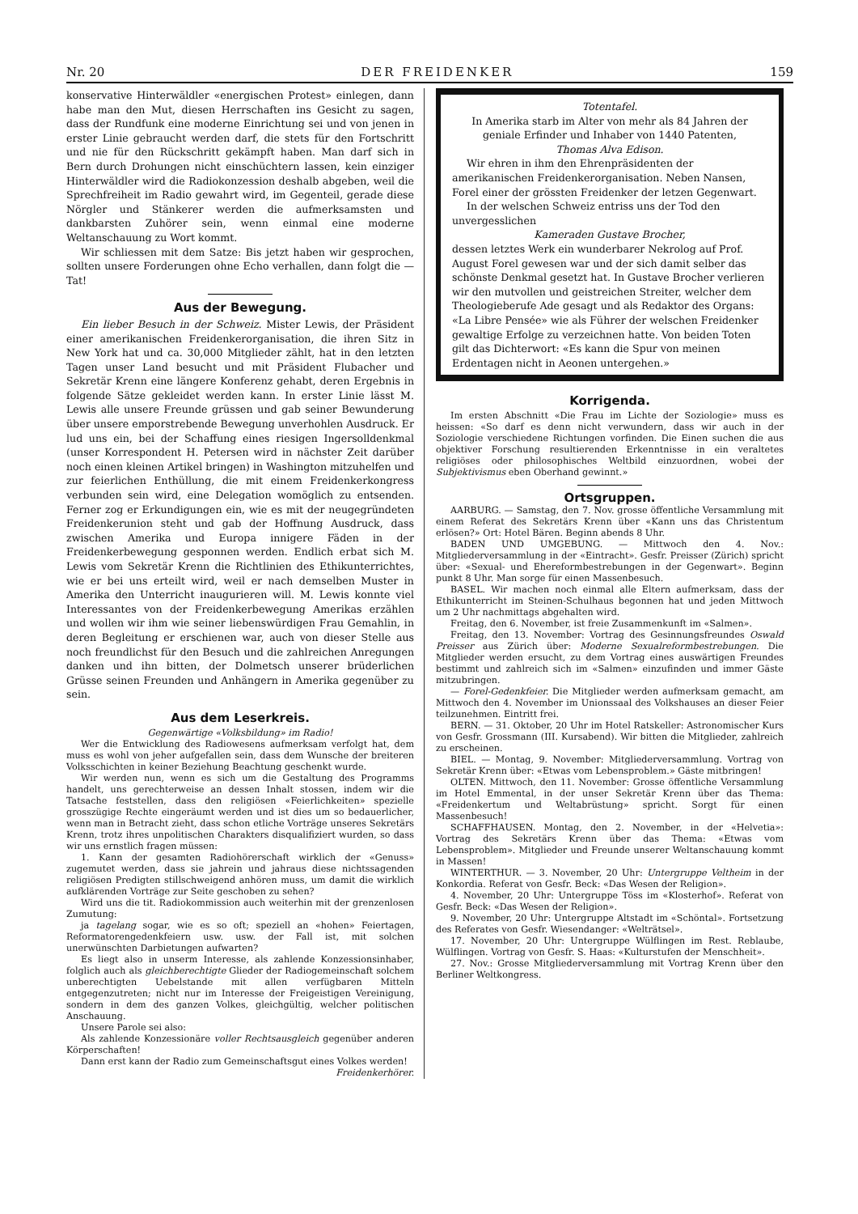Nr. 20 DER FREIDENKER 159
konservative Hinterwäldler «energischen Protest» einlegen, dann habe man den Mut, diesen Herrschaften ins Gesicht zu sagen, dass der Rundfunk eine moderne Einrichtung sei und von jenen in erster Linie gebraucht werden darf, die stets für den Fortschritt und nie für den Rückschritt gekämpft haben. Man darf sich in Bern durch Drohungen nicht einschüchtern lassen, kein einziger Hinterwäldler wird die Radiokonzession deshalb abgeben, weil die Sprechfreiheit im Radio gewahrt wird, im Gegenteil, gerade diese Nörgler und Stänkerer werden die aufmerksamsten und dankbarsten Zuhörer sein, wenn einmal eine moderne Weltanschauung zu Wort kommt.
Wir schliessen mit dem Satze: Bis jetzt haben wir gesprochen, sollten unsere Forderungen ohne Echo verhallen, dann folgt die — Tat!
Aus der Bewegung.
Ein lieber Besuch in der Schweiz. Mister Lewis, der Präsident einer amerikanischen Freidenkerorganisation, die ihren Sitz in New York hat und ca. 30,000 Mitglieder zählt, hat in den letzten Tagen unser Land besucht und mit Präsident Flubacher und Sekretär Krenn eine längere Konferenz gehabt, deren Ergebnis in folgende Sätze gekleidet werden kann. In erster Linie lässt M. Lewis alle unsere Freunde grüssen und gab seiner Bewunderung über unsere emporstrebende Bewegung unverhohlen Ausdruck. Er lud uns ein, bei der Schaffung eines riesigen Ingersolldenkmal (unser Korrespondent H. Petersen wird in nächster Zeit darüber noch einen kleinen Artikel bringen) in Washington mitzuhelfen und zur feierlichen Enthüllung, die mit einem Freidenkerkongress verbunden sein wird, eine Delegation womöglich zu entsenden. Ferner zog er Erkundigungen ein, wie es mit der neugegründeten Freidenkerunion steht und gab der Hoffnung Ausdruck, dass zwischen Amerika und Europa innigere Fäden in der Freidenkerbewegung gesponnen werden. Endlich erbat sich M. Lewis vom Sekretär Krenn die Richtlinien des Ethikunterrichtes, wie er bei uns erteilt wird, weil er nach demselben Muster in Amerika den Unterricht inaugurieren will. M. Lewis konnte viel Interessantes von der Freidenkerbewegung Amerikas erzählen und wollen wir ihm wie seiner liebenswürdigen Frau Gemahlin, in deren Begleitung er erschienen war, auch von dieser Stelle aus noch freundlichst für den Besuch und die zahlreichen Anregungen danken und ihn bitten, der Dolmetsch unserer brüderlichen Grüsse seinen Freunden und Anhängern in Amerika gegenüber zu sein.
Aus dem Leserkreis.
Gegenwärtige «Volksbildung» im Radio!
Wer die Entwicklung des Radiowesens aufmerksam verfolgt hat, dem muss es wohl von jeher aufgefallen sein, dass dem Wunsche der breiteren Volksschichten in keiner Beziehung Beachtung geschenkt wurde.
Wir werden nun, wenn es sich um die Gestaltung des Programms handelt, uns gerechterweise an dessen Inhalt stossen, indem wir die Tatsache feststellen, dass den religiösen «Feierlichkeiten» spezielle grosszügige Rechte eingeräumt werden und ist dies um so bedauerlicher, wenn man in Betracht zieht, dass schon etliche Vorträge unseres Sekretärs Krenn, trotz ihres unpolitischen Charakters disqualifiziert wurden, so dass wir uns ernstlich fragen müssen:
1. Kann der gesamten Radiohörerschaft wirklich der «Genuss» zugemutet werden, dass sie jahrein und jahraus diese nichtssagenden religiösen Predigten stillschweigend anhören muss, um damit die wirklich aufklärenden Vorträge zur Seite geschoben zu sehen?
Wird uns die tit. Radiokommission auch weiterhin mit der grenzenlosen Zumutung:
ja tagelang sogar, wie es so oft; speziell an «hohen» Feiertagen, Reformatorengedenkfeiern usw. usw. der Fall ist, mit solchen unerwünschten Darbietungen aufwarten?
Es liegt also in unserm Interesse, als zahlende Konzessionsinhaber, folglich auch als gleichberechtigte Glieder der Radiogemeinschaft solchem unberechtigten Uebelstande mit allen verfügbaren Mitteln entgegenzutreten; nicht nur im Interesse der Freigeistigen Vereinigung, sondern in dem des ganzen Volkes, gleichgültig, welcher politischen Anschauung.
Unsere Parole sei also:
Als zahlende Konzessionäre voller Rechtsausgleich gegenüber anderen Körperschaften!
Dann erst kann der Radio zum Gemeinschaftsgut eines Volkes werden!
Freidenkerhörer.
Totentafel.
In Amerika starb im Alter von mehr als 84 Jahren der geniale Erfinder und Inhaber von 1440 Patenten,
Thomas Alva Edison.
Wir ehren in ihm den Ehrenpräsidenten der amerikanischen Freidenkerorganisation. Neben Nansen, Forel einer der grössten Freidenker der letzen Gegenwart.
In der welschen Schweiz entriss uns der Tod den unvergesslichen
Kameraden Gustave Brocher,
dessen letztes Werk ein wunderbarer Nekrolog auf Prof. August Forel gewesen war und der sich damit selber das schönste Denkmal gesetzt hat. In Gustave Brocher verlieren wir den mutvollen und geistreichen Streiter, welcher dem Theologieberufe Ade gesagt und als Redaktor des Organs: «La Libre Pensée» wie als Führer der welschen Freidenker gewaltige Erfolge zu verzeichnen hatte. Von beiden Toten gilt das Dichterwort: «Es kann die Spur von meinen Erdentagen nicht in Aeonen untergehen.»
Korrigenda.
Im ersten Abschnitt «Die Frau im Lichte der Soziologie» muss es heissen: «So darf es denn nicht verwundern, dass wir auch in der Soziologie verschiedene Richtungen vorfinden. Die Einen suchen die aus objektiver Forschung resultierenden Erkenntnisse in ein veraltetes religiöses oder philosophisches Weltbild einzuordnen, wobei der Subjektivismus eben Oberhand gewinnt.»
Ortsgruppen.
AARBURG. — Samstag, den 7. Nov. grosse öffentliche Versammlung mit einem Referat des Sekretärs Krenn über «Kann uns das Christentum erlösen?» Ort: Hotel Bären. Beginn abends 8 Uhr.
BADEN UND UMGEBUNG. — Mittwoch den 4. Nov.: Mitgliederversammlung in der «Eintracht». Gesfr. Preisser (Zürich) spricht über: «Sexual- und Ehereformbestrebungen in der Gegenwart». Beginn punkt 8 Uhr. Man sorge für einen Massenbesuch.
BASEL. Wir machen noch einmal alle Eltern aufmerksam, dass der Ethikunterricht im Steinen-Schulhaus begonnen hat und jeden Mittwoch um 2 Uhr nachmittags abgehalten wird.
Freitag, den 6. November, ist freie Zusammenkunft im «Salmen».
Freitag, den 13. November: Vortrag des Gesinnungsfreundes Oswald Preisser aus Zürich über: Moderne Sexualreformbestrebungen. Die Mitglieder werden ersucht, zu dem Vortrag eines auswärtigen Freundes bestimmt und zahlreich sich im «Salmen» einzufinden und immer Gäste mitzubringen.
— Forel-Gedenkfeier. Die Mitglieder werden aufmerksam gemacht, am Mittwoch den 4. November im Unionssaal des Volkshauses an dieser Feier teilzunehmen. Eintritt frei.
BERN. — 31. Oktober, 20 Uhr im Hotel Ratskeller: Astronomischer Kurs von Gesfr. Grossmann (III. Kursabend). Wir bitten die Mitglieder, zahlreich zu erscheinen.
BIEL. — Montag, 9. November: Mitgliederversammlung. Vortrag von Sekretär Krenn über: «Etwas vom Lebensproblem.» Gäste mitbringen!
OLTEN. Mittwoch, den 11. November: Grosse öffentliche Versammlung im Hotel Emmental, in der unser Sekretär Krenn über das Thema: «Freidenkertum und Weltabrüstung» spricht. Sorgt für einen Massenbesuch!
SCHAFFHAUSEN. Montag, den 2. November, in der «Helvetia»: Vortrag des Sekretärs Krenn über das Thema: «Etwas vom Lebensproblem». Mitglieder und Freunde unserer Weltanschauung kommt in Massen!
WINTERTHUR. — 3. November, 20 Uhr: Untergruppe Veltheim in der Konkordia. Referat von Gesfr. Beck: «Das Wesen der Religion».
4. November, 20 Uhr: Untergruppe Töss im «Klosterhof». Referat von Gesfr. Beck: «Das Wesen der Religion».
9. November, 20 Uhr: Untergruppe Altstadt im «Schöntal». Fortsetzung des Referates von Gesfr. Wiesendanger: «Welträtsel».
17. November, 20 Uhr: Untergruppe Wülflingen im Rest. Reblaube, Wülflingen. Vortrag von Gesfr. S. Haas: «Kulturstufen der Menschheit».
27. Nov.: Grosse Mitgliederversammlung mit Vortrag Krenn über den Berliner Weltkongress.